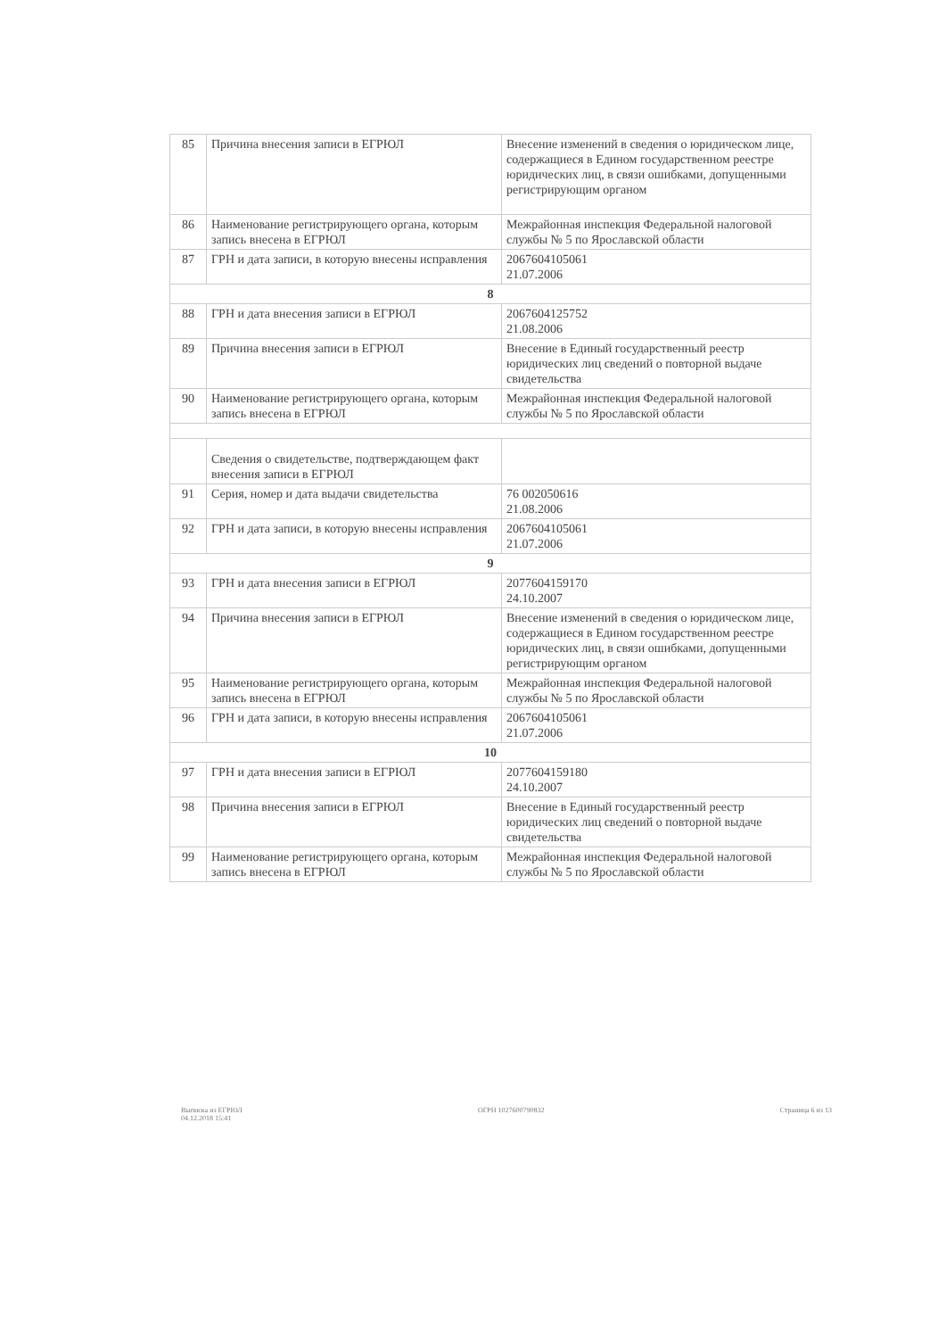| 85 | Причина внесения записи в ЕГРЮЛ | Внесение изменений в сведения о юридическом лице, содержащиеся в Едином государственном реестре юридических лиц, в связи ошибками, допущенными регистрирующим органом |
| 86 | Наименование регистрирующего органа, которым запись внесена в ЕГРЮЛ | Межрайонная инспекция Федеральной налоговой службы № 5 по Ярославской области |
| 87 | ГРН и дата записи, в которую внесены исправления | 2067604105061 21.07.2006 |
| 8 | | |
| 88 | ГРН и дата внесения записи в ЕГРЮЛ | 2067604125752 21.08.2006 |
| 89 | Причина внесения записи в ЕГРЮЛ | Внесение в Единый государственный реестр юридических лиц сведений о повторной выдаче свидетельства |
| 90 | Наименование регистрирующего органа, которым запись внесена в ЕГРЮЛ | Межрайонная инспекция Федеральной налоговой службы № 5 по Ярославской области |
| | Сведения о свидетельстве, подтверждающем факт внесения записи в ЕГРЮЛ | |
| 91 | Серия, номер и дата выдачи свидетельства | 76 002050616 21.08.2006 |
| 92 | ГРН и дата записи, в которую внесены исправления | 2067604105061 21.07.2006 |
| 9 | | |
| 93 | ГРН и дата внесения записи в ЕГРЮЛ | 2077604159170 24.10.2007 |
| 94 | Причина внесения записи в ЕГРЮЛ | Внесение изменений в сведения о юридическом лице, содержащиеся в Едином государственном реестре юридических лиц, в связи ошибками, допущенными регистрирующим органом |
| 95 | Наименование регистрирующего органа, которым запись внесена в ЕГРЮЛ | Межрайонная инспекция Федеральной налоговой службы № 5 по Ярославской области |
| 96 | ГРН и дата записи, в которую внесены исправления | 2067604105061 21.07.2006 |
| 10 | | |
| 97 | ГРН и дата внесения записи в ЕГРЮЛ | 2077604159180 24.10.2007 |
| 98 | Причина внесения записи в ЕГРЮЛ | Внесение в Единый государственный реестр юридических лиц сведений о повторной выдаче свидетельства |
| 99 | Наименование регистрирующего органа, которым запись внесена в ЕГРЮЛ | Межрайонная инспекция Федеральной налоговой службы № 5 по Ярославской области |
Выписка из ЕГРЮЛ
04.12.2018 15:41
ОГРН 1027600790832 Страница 6 из 13